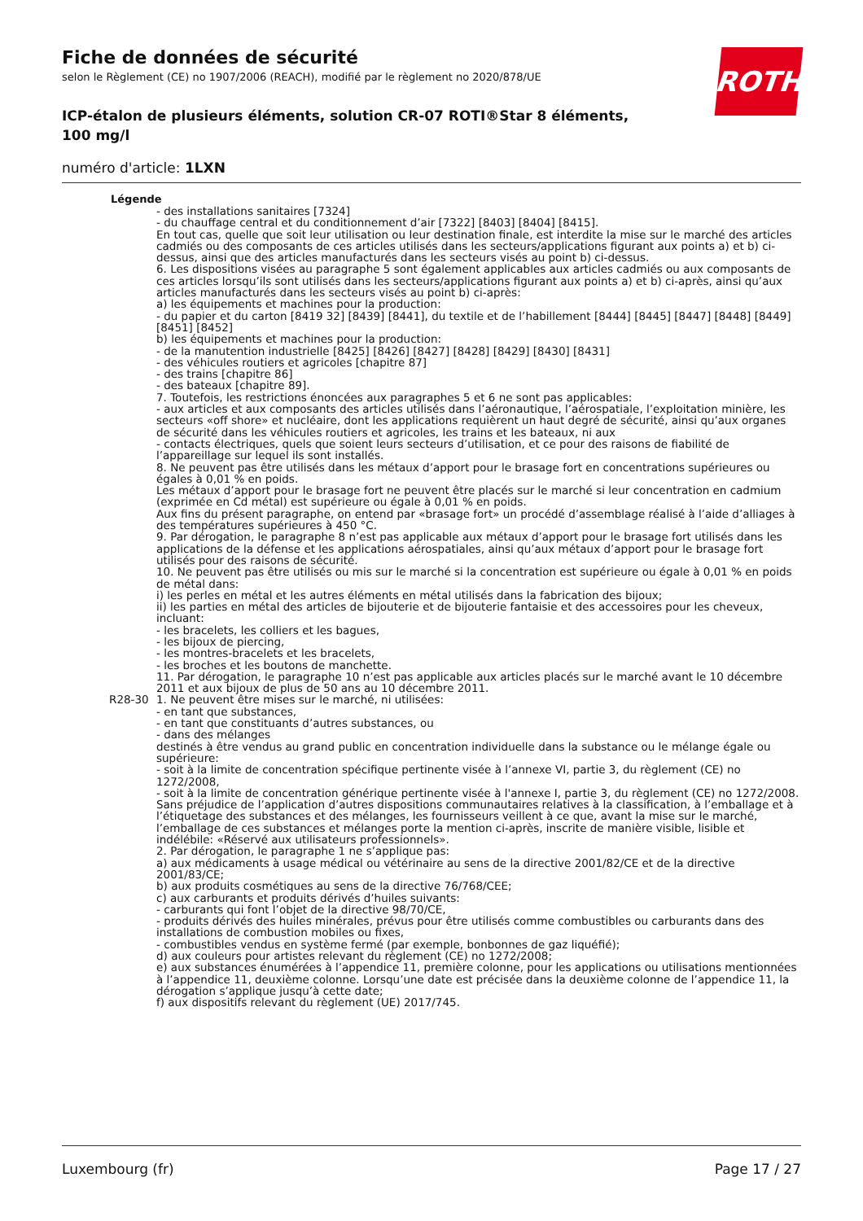ROTH
Fiche de données de sécurité
selon le Règlement (CE) no 1907/2006 (REACH), modifié par le règlement no 2020/878/UE
ICP-étalon de plusieurs éléments, solution CR-07 ROTI®Star 8 éléments, 100 mg/l
numéro d'article: 1LXN
Légende
- des installations sanitaires [7324]
- du chauffage central et du conditionnement d’air [7322] [8403] [8404] [8415].
En tout cas, quelle que soit leur utilisation ou leur destination finale, est interdite la mise sur le marché des articles cadmiés ou des composants de ces articles utilisés dans les secteurs/applications figurant aux points a) et b) ci-dessus, ainsi que des articles manufacturés dans les secteurs visés au point b) ci-dessus.
6. Les dispositions visées au paragraphe 5 sont également applicables aux articles cadmiés ou aux composants de ces articles lorsqu’ils sont utilisés dans les secteurs/applications figurant aux points a) et b) ci-après, ainsi qu’aux articles manufacturés dans les secteurs visés au point b) ci-après:
a) les équipements et machines pour la production:
- du papier et du carton [8419 32] [8439] [8441], du textile et de l’habillement [8444] [8445] [8447] [8448] [8449] [8451] [8452]
b) les équipements et machines pour la production:
- de la manutention industrielle [8425] [8426] [8427] [8428] [8429] [8430] [8431]
- des véhicules routiers et agricoles [chapitre 87]
- des trains [chapitre 86]
- des bateaux [chapitre 89].
7. Toutefois, les restrictions énoncées aux paragraphes 5 et 6 ne sont pas applicables:
- aux articles et aux composants des articles utilisés dans l’aéronautique, l’aérospatiale, l’exploitation minière, les secteurs «off shore» et nucléaire, dont les applications requièrent un haut degré de sécurité, ainsi qu’aux organes de sécurité dans les véhicules routiers et agricoles, les trains et les bateaux, ni aux
- contacts électriques, quels que soient leurs secteurs d’utilisation, et ce pour des raisons de fiabilité de l’appareillage sur lequel ils sont installés.
8. Ne peuvent pas être utilisés dans les métaux d’apport pour le brasage fort en concentrations supérieures ou égales à 0,01 % en poids.
Les métaux d’apport pour le brasage fort ne peuvent être placés sur le marché si leur concentration en cadmium (exprimée en Cd métal) est supérieure ou égale à 0,01 % en poids.
Aux fins du présent paragraphe, on entend par «brasage fort» un procédé d’assemblage réalisé à l’aide d’alliages à des températures supérieures à 450 °C.
9. Par dérogation, le paragraphe 8 n’est pas applicable aux métaux d’apport pour le brasage fort utilisés dans les applications de la défense et les applications aérospatiales, ainsi qu’aux métaux d’apport pour le brasage fort utilisés pour des raisons de sécurité.
10. Ne peuvent pas être utilisés ou mis sur le marché si la concentration est supérieure ou égale à 0,01 % en poids de métal dans:
i) les perles en métal et les autres éléments en métal utilisés dans la fabrication des bijoux;
ii) les parties en métal des articles de bijouterie et de bijouterie fantaisie et des accessoires pour les cheveux, incluant:
- les bracelets, les colliers et les bagues,
- les bijoux de piercing,
- les montres-bracelets et les bracelets,
- les broches et les boutons de manchette.
11. Par dérogation, le paragraphe 10 n’est pas applicable aux articles placés sur le marché avant le 10 décembre 2011 et aux bijoux de plus de 50 ans au 10 décembre 2011.
R28-30 1. Ne peuvent être mises sur le marché, ni utilisées:
- en tant que substances,
- en tant que constituants d’autres substances, ou
- dans des mélanges
destinés à être vendus au grand public en concentration individuelle dans la substance ou le mélange égale ou supérieure:
- soit à la limite de concentration spécifique pertinente visée à l’annexe VI, partie 3, du règlement (CE) no 1272/2008,
- soit à la limite de concentration générique pertinente visée à l'annexe I, partie 3, du règlement (CE) no 1272/2008.
Sans préjudice de l’application d’autres dispositions communautaires relatives à la classification, à l’emballage et à l’étiquetage des substances et des mélanges, les fournisseurs veillent à ce que, avant la mise sur le marché, l’emballage de ces substances et mélanges porte la mention ci-après, inscrite de manière visible, lisible et indélébile: «Réservé aux utilisateurs professionnels».
2. Par dérogation, le paragraphe 1 ne s’applique pas:
a) aux médicaments à usage médical ou vétérinaire au sens de la directive 2001/82/CE et de la directive 2001/83/CE;
b) aux produits cosmétiques au sens de la directive 76/768/CEE;
c) aux carburants et produits dérivés d’huiles suivants:
- carburants qui font l’objet de la directive 98/70/CE,
- produits dérivés des huiles minérales, prévus pour être utilisés comme combustibles ou carburants dans des installations de combustion mobiles ou fixes,
- combustibles vendus en système fermé (par exemple, bonbonnes de gaz liquéfié);
d) aux couleurs pour artistes relevant du règlement (CE) no 1272/2008;
e) aux substances énumérées à l’appendice 11, première colonne, pour les applications ou utilisations mentionnées à l’appendice 11, deuxième colonne. Lorsqu’une date est précisée dans la deuxième colonne de l’appendice 11, la dérogation s’applique jusqu’à cette date;
f) aux dispositifs relevant du règlement (UE) 2017/745.
Luxembourg (fr) Page 17 / 27